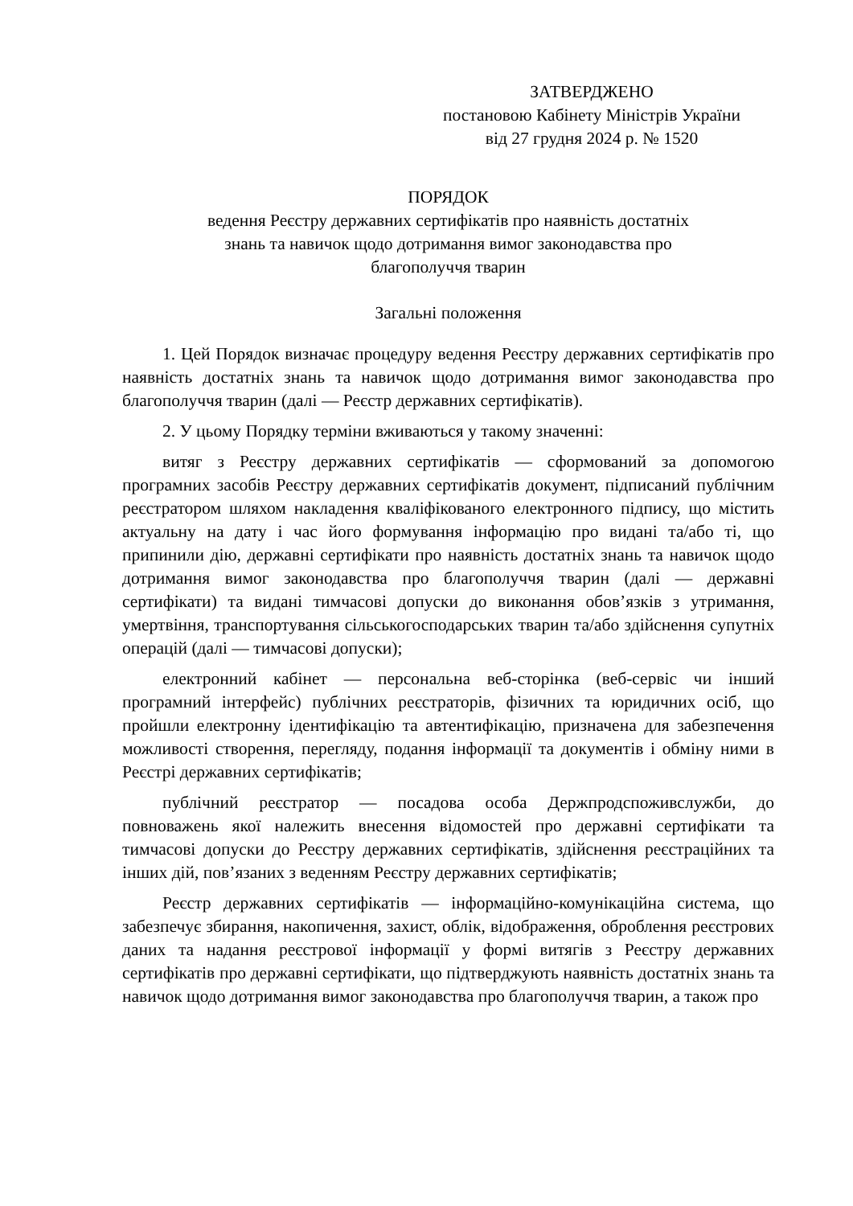ЗАТВЕРДЖЕНО
постановою Кабінету Міністрів України
від 27 грудня 2024 р. № 1520
ПОРЯДОК
ведення Реєстру державних сертифікатів про наявність достатніх
знань та навичок щодо дотримання вимог законодавства про
благополуччя тварин
Загальні положення
1. Цей Порядок визначає процедуру ведення Реєстру державних сертифікатів про наявність достатніх знань та навичок щодо дотримання вимог законодавства про благополуччя тварин (далі — Реєстр державних сертифікатів).
2. У цьому Порядку терміни вживаються у такому значенні:
витяг з Реєстру державних сертифікатів — сформований за допомогою програмних засобів Реєстру державних сертифікатів документ, підписаний публічним реєстратором шляхом накладення кваліфікованого електронного підпису, що містить актуальну на дату і час його формування інформацію про видані та/або ті, що припинили дію, державні сертифікати про наявність достатніх знань та навичок щодо дотримання вимог законодавства про благополуччя тварин (далі — державні сертифікати) та видані тимчасові допуски до виконання обов’язків з утримання, умертвіння, транспортування сільськогосподарських тварин та/або здійснення супутніх операцій (далі — тимчасові допуски);
електронний кабінет — персональна веб-сторінка (веб-сервіс чи інший програмний інтерфейс) публічних реєстраторів, фізичних та юридичних осіб, що пройшли електронну ідентифікацію та автентифікацію, призначена для забезпечення можливості створення, перегляду, подання інформації та документів і обміну ними в Реєстрі державних сертифікатів;
публічний реєстратор — посадова особа Держпродспоживслужби, до повноважень якої належить внесення відомостей про державні сертифікати та тимчасові допуски до Реєстру державних сертифікатів, здійснення реєстраційних та інших дій, пов’язаних з веденням Реєстру державних сертифікатів;
Реєстр державних сертифікатів — інформаційно-комунікаційна система, що забезпечує збирання, накопичення, захист, облік, відображення, оброблення реєстрових даних та надання реєстрової інформації у формі витягів з Реєстру державних сертифікатів про державні сертифікати, що підтверджують наявність достатніх знань та навичок щодо дотримання вимог законодавства про благополуччя тварин, а також про